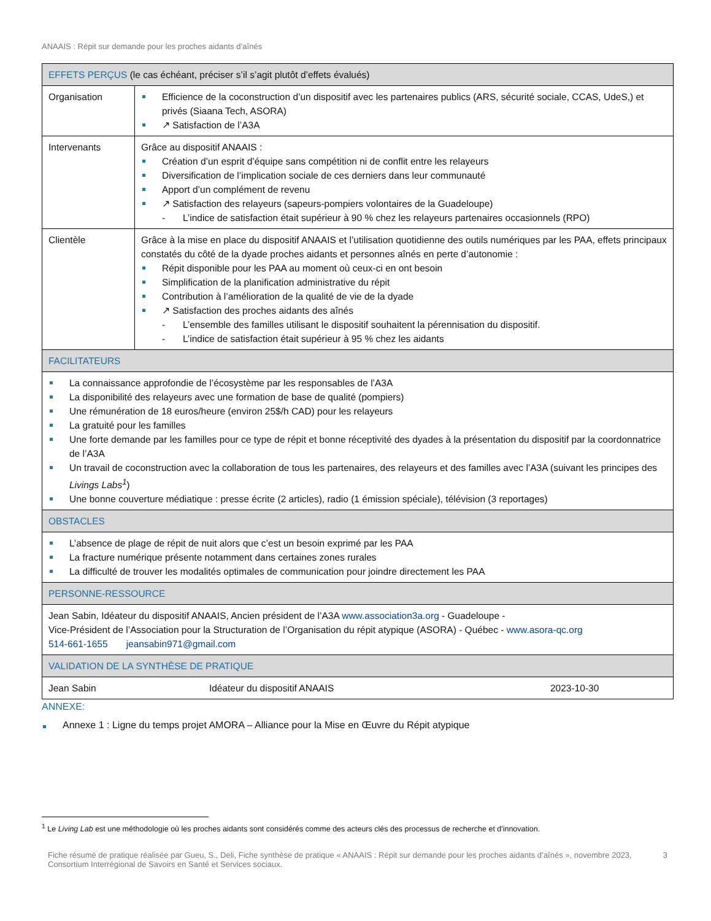ANAAIS : Répit sur demande pour les proches aidants d’aînés
| EFFETS PERÇUS (le cas échéant, préciser s’il s’agit plutôt d’effets évalués) | | |
| --- | --- | --- |
| Organisation | Efficience de la coconstruction d’un dispositif avec les partenaires publics (ARS, sécurité sociale, CCAS, UdeS,) et privés (Siaana Tech, ASORA) ↗ Satisfaction de l’A3A | |
| Intervenants | Grâce au dispositif ANAAIS : Création d’un esprit d’équipe sans compétition ni de conflit entre les relayeurs Diversification de l’implication sociale de ces derniers dans leur communauté Apport d’un complément de revenu ↗ Satisfaction des relayeurs (sapeurs-pompiers volontaires de la Guadeloupe) L’indice de satisfaction était supérieur à 90 % chez les relayeurs partenaires occasionnels (RPO) | |
| Clientèle | Grâce à la mise en place du dispositif ANAAIS et l’utilisation quotidienne des outils numériques par les PAA, effets principaux constatés du côté de la dyade proches aidants et personnes aînés en perte d’autonomie : Répit disponible pour les PAA au moment où ceux-ci en ont besoin Simplification de la planification administrative du répit Contribution à l’amélioration de la qualité de vie de la dyade ↗ Satisfaction des proches aidants des aînés L’ensemble des familles utilisant le dispositif souhaitent la pérennisation du dispositif. L’indice de satisfaction était supérieur à 95 % chez les aidants | |
| FACILITATEURS | | |
| La connaissance approfondie de l’écosystème par les responsables de l’A3A La disponibilité des relayeurs avec une formation de base de qualité (pompiers) Une rémunération de 18 euros/heure (environ 25$/h CAD) pour les relayeurs La gratuité pour les familles Une forte demande par les familles pour ce type de répit et bonne réceptivité des dyades à la présentation du dispositif par la coordonnatrice de l’A3A Un travail de coconstruction avec la collaboration de tous les partenaires, des relayeurs et des familles avec l’A3A (suivant les principes des Livings Labs<sup>1</sup> ) Une bonne couverture médiatique : presse écrite (2 articles), radio (1 émission spéciale), télévision (3 reportages) | | |
| OBSTACLES | | |
| L’absence de plage de répit de nuit alors que c’est un besoin exprimé par les PAA La fracture numérique présente notamment dans certaines zones rurales La difficulté de trouver les modalités optimales de communication pour joindre directement les PAA | | |
| PERSONNE-RESSOURCE | | |
| Jean Sabin, Idéateur du dispositif ANAAIS, Ancien président de l’A3A www.association3a.org - Guadeloupe - Vice-Président de l’Association pour la Structuration de l’Organisation du répit atypique (ASORA) - Québec - www.asora-qc.org 514-661-1655 jeansabin971@gmail.com | | |
| VALIDATION DE LA SYNTHÈSE DE PRATIQUE | | |
| Jean Sabin Idéateur du dispositif ANAAIS | | 2023-10-30 |
ANNEXE:
Annexe 1 : Ligne du temps projet AMORA – Alliance pour la Mise en Œuvre du Répit atypique
<sup>1</sup> Le Living Lab est une méthodologie où les proches aidants sont considérés comme des acteurs clés des processus de recherche et d'innovation.
Fiche résumé de pratique réalisée par Gueu, S., Deli, Fiche synthèse de pratique « ANAAIS : Répit sur demande pour les proches aidants d’aînés », novembre 2023, Consortium Interrégional de Savoirs en Santé et Services sociaux. 3